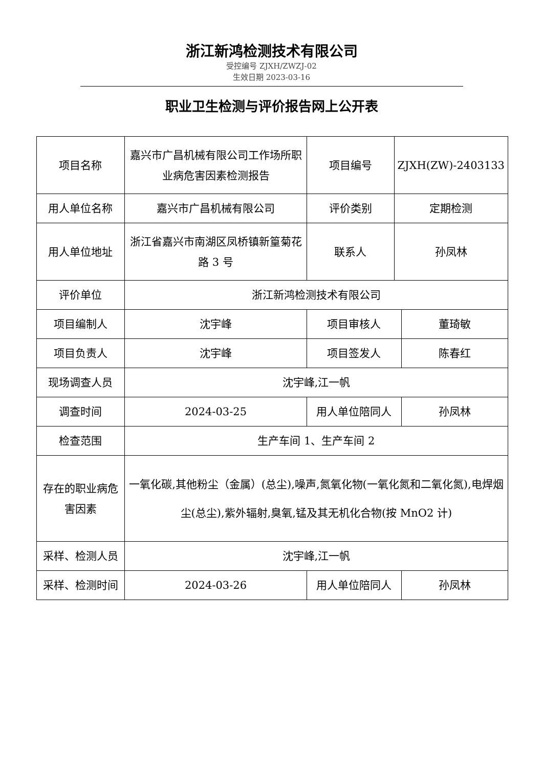浙江新鸿检测技术有限公司
受控编号 ZJXH/ZWZJ-02
生效日期 2023-03-16
职业卫生检测与评价报告网上公开表
| 项目名称 | 嘉兴市广昌机械有限公司工作场所职业病危害因素检测报告 | 项目编号 | ZJXH(ZW)-2403133 | |
| 用人单位名称 | 嘉兴市广昌机械有限公司 | 评价类别 | 定期检测 | |
| 用人单位地址 | 浙江省嘉兴市南湖区凤桥镇新篁菊花路 3 号 | 联系人 | 孙凤林 | |
| 评价单位 | 浙江新鸿检测技术有限公司 | | | |
| 项目编制人 | 沈宇峰 | 项目审核人 | | 董琦敏 |
| 项目负责人 | 沈宇峰 | 项目签发人 | | 陈春红 |
| 现场调查人员 | 沈宇峰,江一帆 | | | |
| 调查时间 | 2024-03-25 | 用人单位陪同人 | | 孙凤林 |
| 检查范围 | 生产车间 1、生产车间 2 | | | |
| 存在的职业病危害因素 | 一氧化碳,其他粉尘（金属）(总尘),噪声,氮氧化物(一氧化氮和二氧化氮),电焊烟尘(总尘),紫外辐射,臭氧,锰及其无机化合物(按 MnO2 计) | | | |
| 采样、检测人员 | 沈宇峰,江一帆 | | | |
| 采样、检测时间 | 2024-03-26 | 用人单位陪同人 | | 孙凤林 |